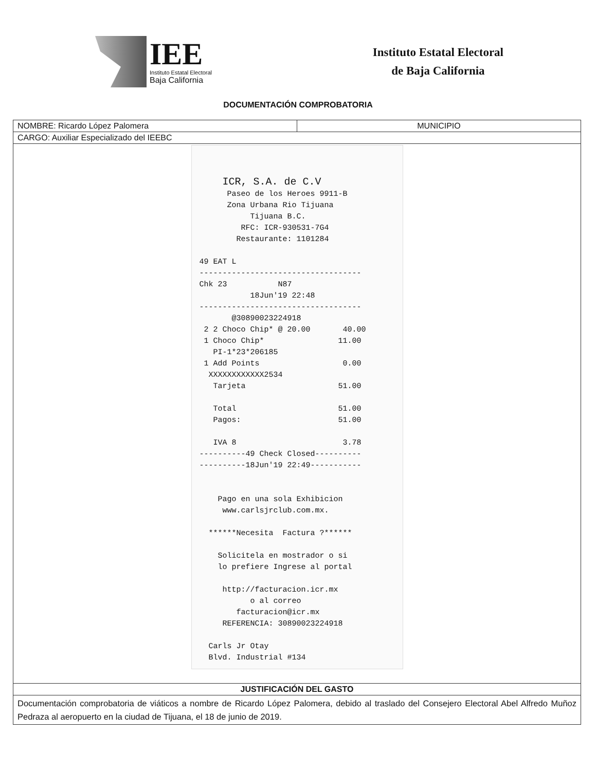IEE
Instituto Estatal Electoral
Baja California
Instituto Estatal Electoral
de Baja California
DOCUMENTACIÓN COMPROBATORIA
| NOMBRE: Ricardo López Palomera | MUNICIPIO |
| CARGO: Auxiliar Especializado del IEEBC | |
| ICR, S.A. de C.V Paseo de los Heroes 9911-B Zona Urbana Rio Tijuana Tijuana B.C. RFC: ICR-930531-7G4 Restaurante: 1101284 49 EAT L ----------------------------------- Chk 23 N87 18Jun'19 22:48 ----------------------------------- @30890023224918 2 2 Choco Chip* @ 20.00 40.00 1 Choco Chip* 11.00 PI-1*23*206185 1 Add Points 0.00 XXXXXXXXXXXX2534 Tarjeta 51.00 Total 51.00 Pagos: 51.00 IVA 8 3.78 ----------49 Check Closed---------- ----------18Jun'19 22:49----------- Pago en una sola Exhibicion www.carlsjrclub.com.mx. ******Necesita Factura ?****** Solicitela en mostrador o si lo prefiere Ingrese al portal http://facturacion.icr.mx o al correo facturacion@icr.mx REFERENCIA: 30890023224918 Carls Jr Otay Blvd. Industrial #134 | |
| JUSTIFICACIÓN DEL GASTO | |
| Documentación comprobatoria de viáticos a nombre de Ricardo López Palomera, debido al traslado del Consejero Electoral Abel Alfredo Muñoz Pedraza al aeropuerto en la ciudad de Tijuana, el 18 de junio de 2019. | |